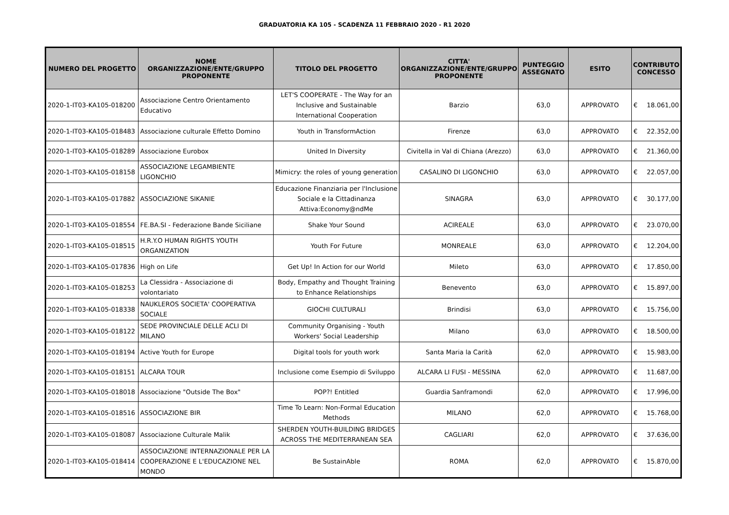GRADUATORIA KA 105 - SCADENZA 11 FEBBRAIO 2020 - R1 2020
| NUMERO DEL PROGETTO | NOME ORGANIZZAZIONE/ENTE/GRUPPO PROPONENTE | TITOLO DEL PROGETTO | CITTA' ORGANIZZAZIONE/ENTE/GRUPPO PROPONENTE | PUNTEGGIO ASSEGNATO | ESITO | CONTRIBUTO CONCESSO | |
| --- | --- | --- | --- | --- | --- | --- | --- |
| 2020-1-IT03-KA105-018200 | Associazione Centro Orientamento Educativo | LET'S COOPERATE - The Way for an Inclusive and Sustainable International Cooperation | Barzio | 63,0 | APPROVATO | € | 18.061,00 |
| 2020-1-IT03-KA105-018483 | Associazione culturale Effetto Domino | Youth in TransformAction | Firenze | 63,0 | APPROVATO | € | 22.352,00 |
| 2020-1-IT03-KA105-018289 | Associazione Eurobox | United In Diversity | Civitella in Val di Chiana (Arezzo) | 63,0 | APPROVATO | € | 21.360,00 |
| 2020-1-IT03-KA105-018158 | ASSOCIAZIONE LEGAMBIENTE LIGONCHIO | Mimicry: the roles of young generation | CASALINO DI LIGONCHIO | 63,0 | APPROVATO | € | 22.057,00 |
| 2020-1-IT03-KA105-017882 | ASSOCIAZIONE SIKANIE | Educazione Finanziaria per l'Inclusione Sociale e la Cittadinanza Attiva:Economy@ndMe | SINAGRA | 63,0 | APPROVATO | € | 30.177,00 |
| 2020-1-IT03-KA105-018554 | FE.BA.SI - Federazione Bande Siciliane | Shake Your Sound | ACIREALE | 63,0 | APPROVATO | € | 23.070,00 |
| 2020-1-IT03-KA105-018515 | H.R.Y.O HUMAN RIGHTS YOUTH ORGANIZATION | Youth For Future | MONREALE | 63,0 | APPROVATO | € | 12.204,00 |
| 2020-1-IT03-KA105-017836 | High on Life | Get Up! In Action for our World | Mileto | 63,0 | APPROVATO | € | 17.850,00 |
| 2020-1-IT03-KA105-018253 | La Clessidra - Associazione di volontariato | Body, Empathy and Thought Training to Enhance Relationships | Benevento | 63,0 | APPROVATO | € | 15.897,00 |
| 2020-1-IT03-KA105-018338 | NAUKLEROS SOCIETA' COOPERATIVA SOCIALE | GIOCHI CULTURALI | Brindisi | 63,0 | APPROVATO | € | 15.756,00 |
| 2020-1-IT03-KA105-018122 | SEDE PROVINCIALE DELLE ACLI DI MILANO | Community Organising - Youth Workers' Social Leadership | Milano | 63,0 | APPROVATO | € | 18.500,00 |
| 2020-1-IT03-KA105-018194 | Active Youth for Europe | Digital tools for youth work | Santa Maria la Carità | 62,0 | APPROVATO | € | 15.983,00 |
| 2020-1-IT03-KA105-018151 | ALCARA TOUR | Inclusione come Esempio di Sviluppo | ALCARA LI FUSI - MESSINA | 62,0 | APPROVATO | € | 11.687,00 |
| 2020-1-IT03-KA105-018018 | Associazione "Outside The Box" | POP?! Entitled | Guardia Sanframondi | 62,0 | APPROVATO | € | 17.996,00 |
| 2020-1-IT03-KA105-018516 | ASSOCIAZIONE BIR | Time To Learn: Non-Formal Education Methods | MILANO | 62,0 | APPROVATO | € | 15.768,00 |
| 2020-1-IT03-KA105-018087 | Associazione Culturale Malik | SHERDEN YOUTH-BUILDING BRIDGES ACROSS THE MEDITERRANEAN SEA | CAGLIARI | 62,0 | APPROVATO | € | 37.636,00 |
| 2020-1-IT03-KA105-018414 | ASSOCIAZIONE INTERNAZIONALE PER LA COOPERAZIONE E L'EDUCAZIONE NEL MONDO | Be SustainAble | ROMA | 62,0 | APPROVATO | € | 15.870,00 |